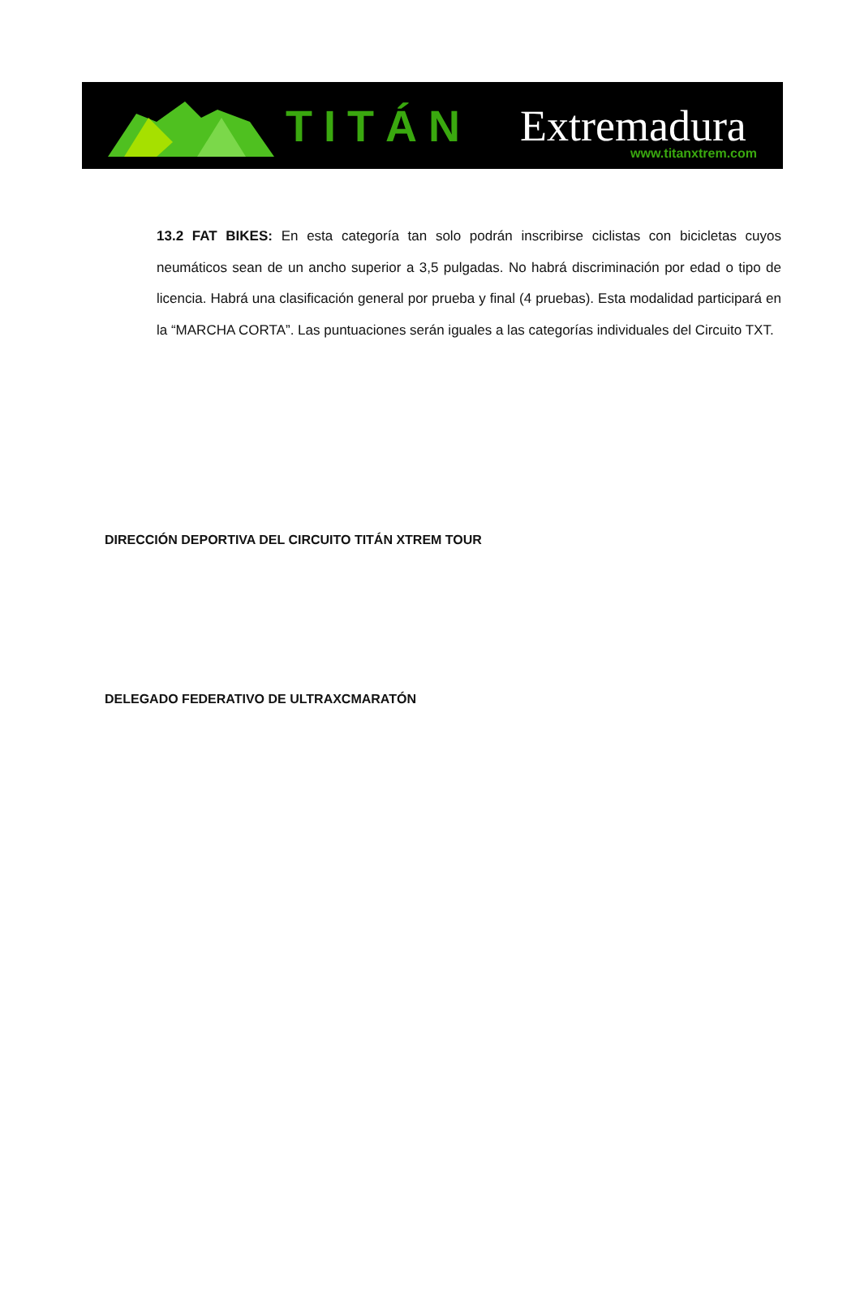TITÁN Extremadura
www.titanxtrem.com
13.2 FAT BIKES: En esta categoría tan solo podrán inscribirse ciclistas con bicicletas cuyos neumáticos sean de un ancho superior a 3,5 pulgadas. No habrá discriminación por edad o tipo de licencia. Habrá una clasificación general por prueba y final (4 pruebas). Esta modalidad participará en la “MARCHA CORTA”. Las puntuaciones serán iguales a las categorías individuales del Circuito TXT.
DIRECCIÓN DEPORTIVA DEL CIRCUITO TITÁN XTREM TOUR
DELEGADO FEDERATIVO DE ULTRAXCMARATÓN